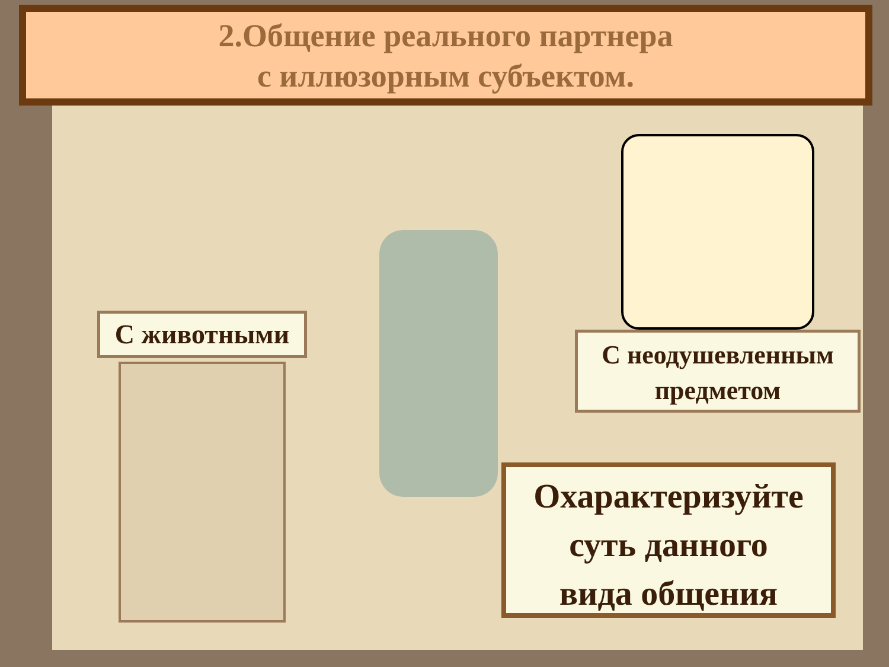2.Общение реального партнера
с иллюзорным субъектом.
С животными
С неодушевленным
предметом
Охарактеризуйте
суть данного
вида общения